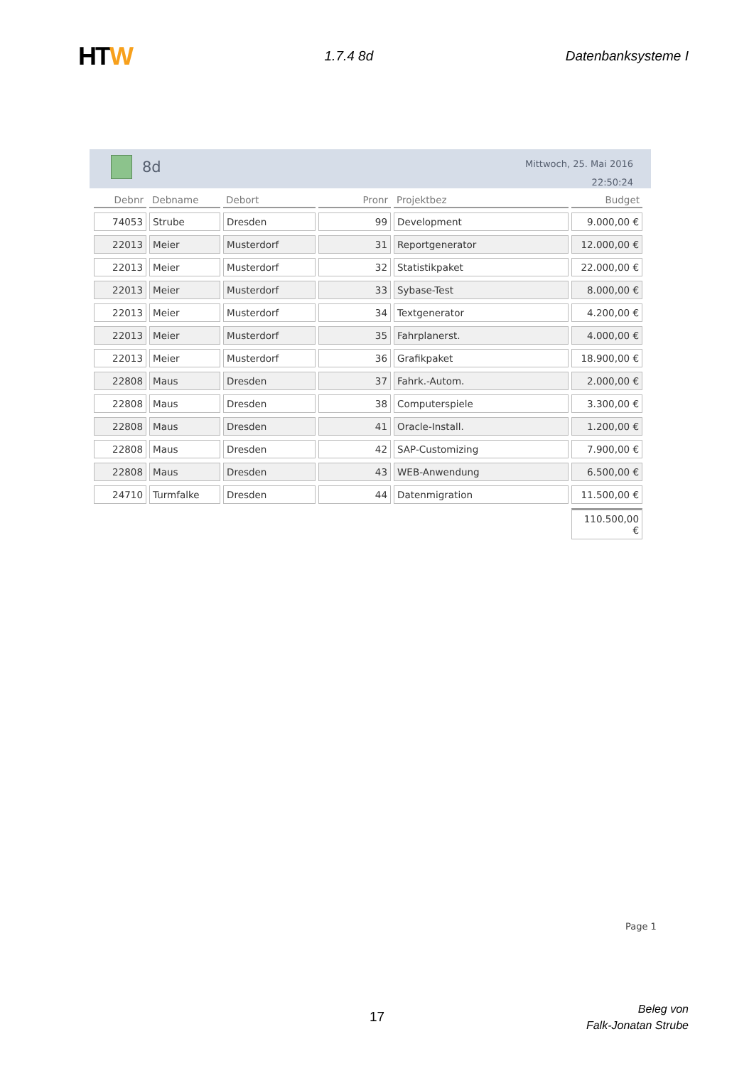HTW
1.7.4 8d Datenbanksysteme I
8d
Mittwoch, 25. Mai 2016
22:50:24
| Debnr | Debname | Debort | Pronr | Projektbez | Budget |
| --- | --- | --- | --- | --- | --- |
| 74053 | Strube | Dresden | 99 | Development | 9.000,00 € |
| 22013 | Meier | Musterdorf | 31 | Reportgenerator | 12.000,00 € |
| 22013 | Meier | Musterdorf | 32 | Statistikpaket | 22.000,00 € |
| 22013 | Meier | Musterdorf | 33 | Sybase-Test | 8.000,00 € |
| 22013 | Meier | Musterdorf | 34 | Textgenerator | 4.200,00 € |
| 22013 | Meier | Musterdorf | 35 | Fahrplanerst. | 4.000,00 € |
| 22013 | Meier | Musterdorf | 36 | Grafikpaket | 18.900,00 € |
| 22808 | Maus | Dresden | 37 | Fahrk.-Autom. | 2.000,00 € |
| 22808 | Maus | Dresden | 38 | Computerspiele | 3.300,00 € |
| 22808 | Maus | Dresden | 41 | Oracle-Install. | 1.200,00 € |
| 22808 | Maus | Dresden | 42 | SAP-Customizing | 7.900,00 € |
| 22808 | Maus | Dresden | 43 | WEB-Anwendung | 6.500,00 € |
| 24710 | Turmfalke | Dresden | 44 | Datenmigration | 11.500,00 € |
| | | | | | 110.500,00 € |
Page 1
17
Beleg von
Falk-Jonatan Strube